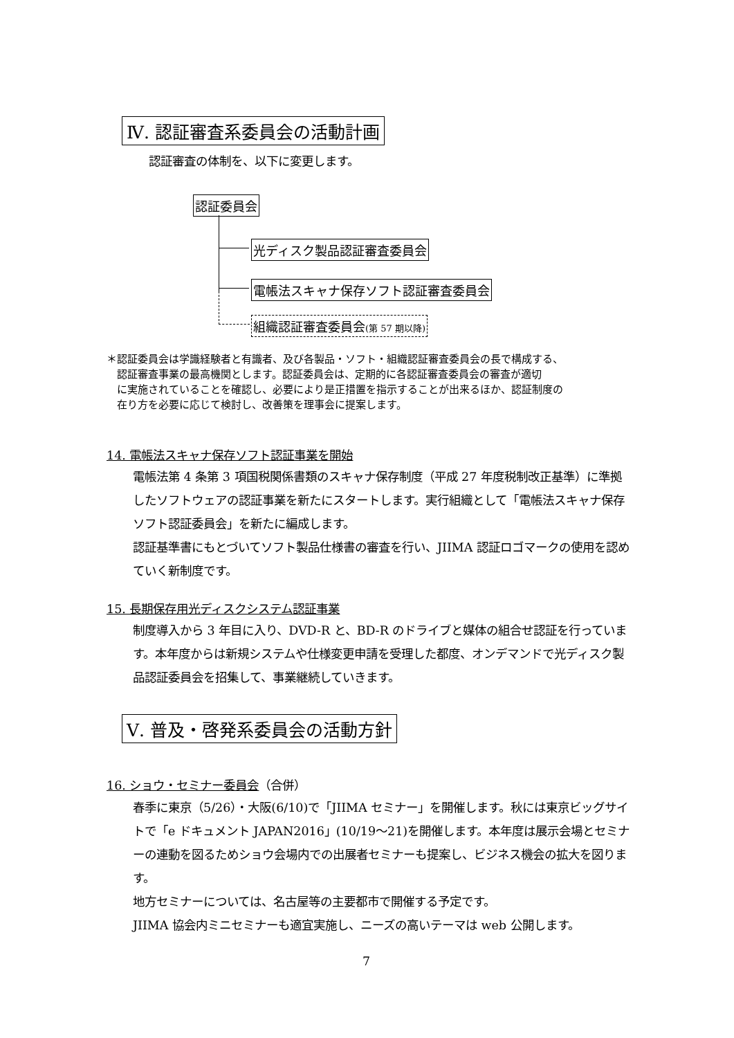Ⅳ. 認証審査系委員会の活動計画
認証審査の体制を、以下に変更します。
認証委員会
光ディスク製品認証審査委員会
電帳法スキャナ保存ソフト認証審査委員会
組織認証審査委員会(第 57 期以降)
＊認証委員会は学識経験者と有識者、及び各製品・ソフト・組織認証審査委員会の長で構成する、
　認証審査事業の最高機関とします。認証委員会は、定期的に各認証審査委員会の審査が適切
　に実施されていることを確認し、必要により是正措置を指示することが出来るほか、認証制度の
　在り方を必要に応じて検討し、改善策を理事会に提案します。
14. 電帳法スキャナ保存ソフト認証事業を開始
電帳法第 4 条第 3 項国税関係書類のスキャナ保存制度（平成 27 年度税制改正基準）に準拠したソフトウェアの認証事業を新たにスタートします。実行組織として「電帳法スキャナ保存ソフト認証委員会」を新たに編成します。
認証基準書にもとづいてソフト製品仕様書の審査を行い、JIIMA 認証ロゴマークの使用を認めていく新制度です。
15. 長期保存用光ディスクシステム認証事業
制度導入から 3 年目に入り、DVD-R と、BD-R のドライブと媒体の組合せ認証を行っています。本年度からは新規システムや仕様変更申請を受理した都度、オンデマンドで光ディスク製品認証委員会を招集して、事業継続していきます。
Ⅴ. 普及・啓発系委員会の活動方針
16. ショウ・セミナー委員会（合併）
春季に東京（5/26）・大阪(6/10)で「JIIMA セミナー」を開催します。秋には東京ビッグサイトで「e ドキュメント JAPAN2016」(10/19～21)を開催します。本年度は展示会場とセミナーの連動を図るためショウ会場内での出展者セミナーも提案し、ビジネス機会の拡大を図ります。
地方セミナーについては、名古屋等の主要都市で開催する予定です。
JIIMA 協会内ミニセミナーも適宜実施し、ニーズの高いテーマは web 公開します。
7